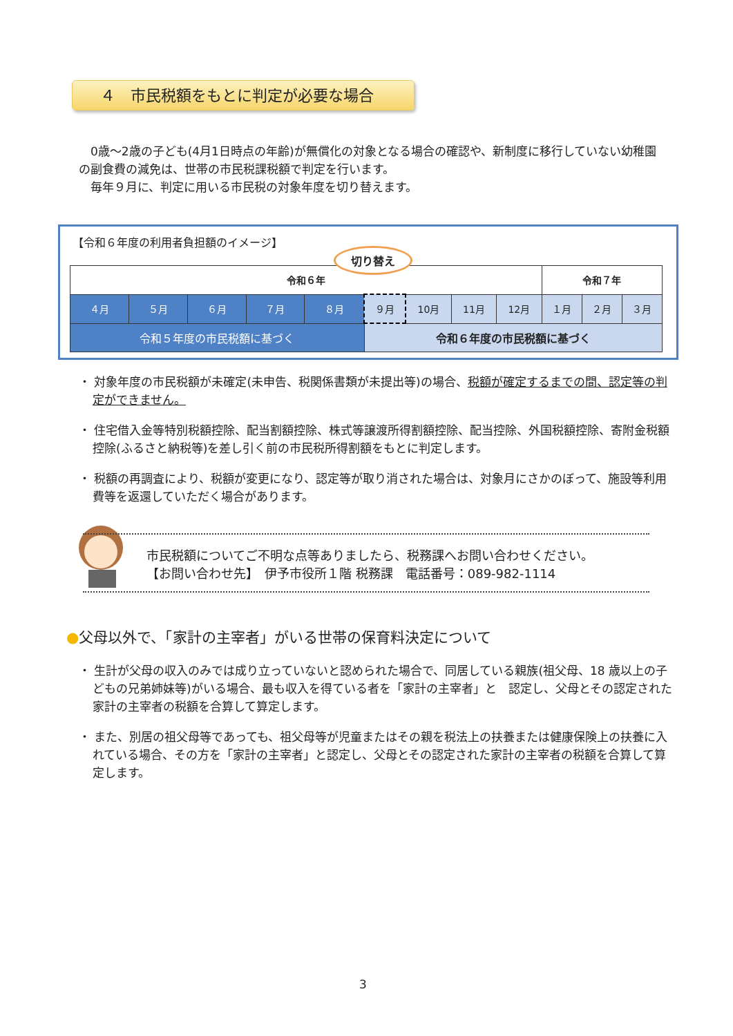４　市民税額をもとに判定が必要な場合
　0歳～2歳の子ども(4月1日時点の年齢)が無償化の対象となる場合の確認や、新制度に移行していない幼稚園の副食費の減免は、世帯の市民税課税額で判定を行います。
　毎年９月に、判定に用いる市民税の対象年度を切り替えます。
【令和６年度の利用者負担額のイメージ】
| 令和６年 | | | | | | | | | 令和７年 | | |
| --- | --- | --- | --- | --- | --- | --- | --- | --- | --- | --- | --- |
| ４月 | ５月 | ６月 | ７月 | ８月 | ９月 | 10月 | 11月 | 12月 | １月 | ２月 | ３月 |
| 令和５年度の市民税額に基づく | | | | | 令和６年度の市民税額に基づく | | | | | | |
切り替え
・ 対象年度の市民税額が未確定(未申告、税関係書類が未提出等)の場合、税額が確定するまでの間、認定等の判定ができません。
・ 住宅借入金等特別税額控除、配当割額控除、株式等譲渡所得割額控除、配当控除、外国税額控除、寄附金税額控除(ふるさと納税等)を差し引く前の市民税所得割額をもとに判定します。
・ 税額の再調査により、税額が変更になり、認定等が取り消された場合は、対象月にさかのぼって、施設等利用費等を返還していただく場合があります。
市民税額についてご不明な点等ありましたら、税務課へお問い合わせください。
【お問い合わせ先】　伊予市役所１階 税務課　電話番号：089-982-1114
●父母以外で、「家計の主宰者」がいる世帯の保育料決定について
・ 生計が父母の収入のみでは成り立っていないと認められた場合で、同居している親族(祖父母、18 歳以上の子どもの兄弟姉妹等)がいる場合、最も収入を得ている者を「家計の主宰者」と　認定し、父母とその認定された家計の主宰者の税額を合算して算定します。
・ また、別居の祖父母等であっても、祖父母等が児童またはその親を税法上の扶養または健康保険上の扶養に入れている場合、その方を「家計の主宰者」と認定し、父母とその認定された家計の主宰者の税額を合算して算定します。
3